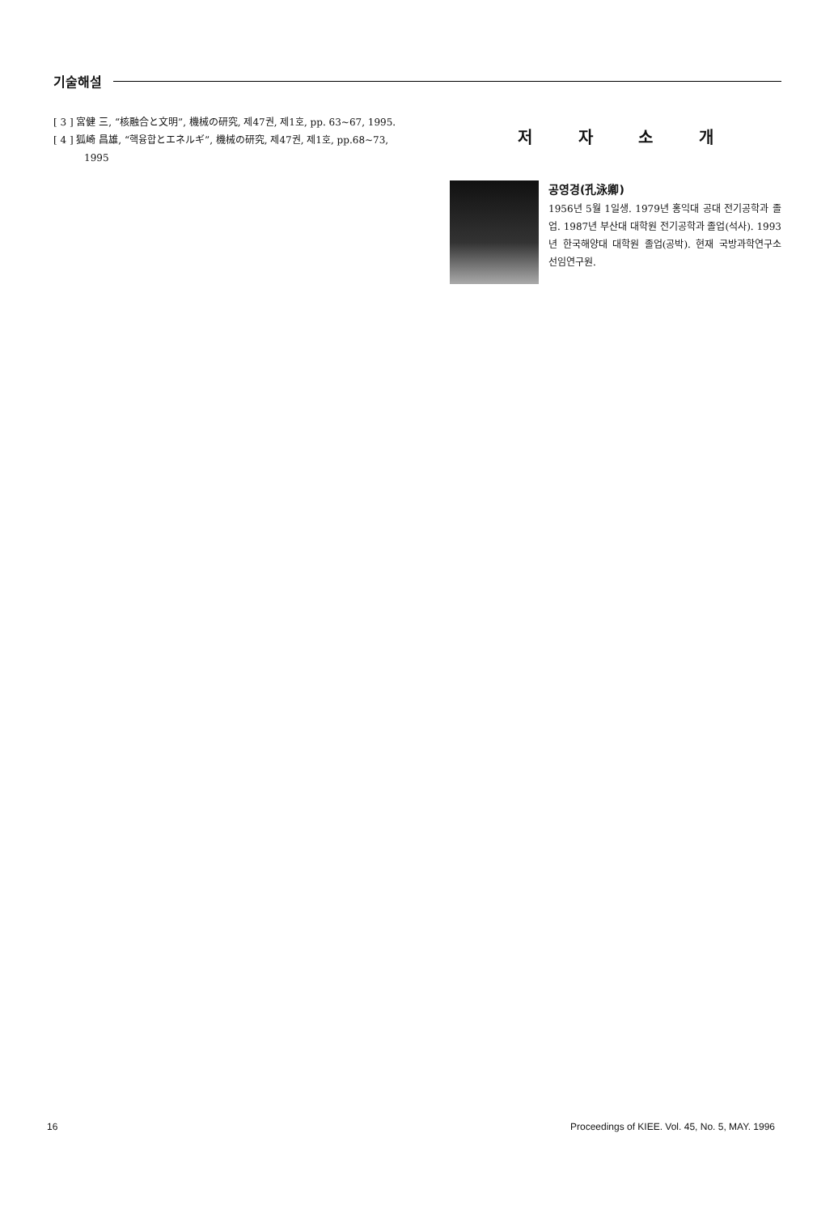기술해설
[ 3 ] 宮健 三, “核融合と文明”, 機械の研究, 제47권, 제1호, pp. 63~67, 1995.
[ 4 ] 狐崎 昌雄, “핵융합とエネルギ”, 機械の研究, 제47권, 제1호, pp.68~73, 1995
저 자 소 개
공영경(孔泳卿)
1956년 5월 1일생. 1979년 홍익대 공대 전기공학과 졸업. 1987년 부산대 대학원 전기공학과 졸업(석사). 1993년 한국해양대 대학원 졸업(공박). 현재 국방과학연구소 선임연구원.
16 Proceedings of KIEE. Vol. 45, No. 5, MAY. 1996